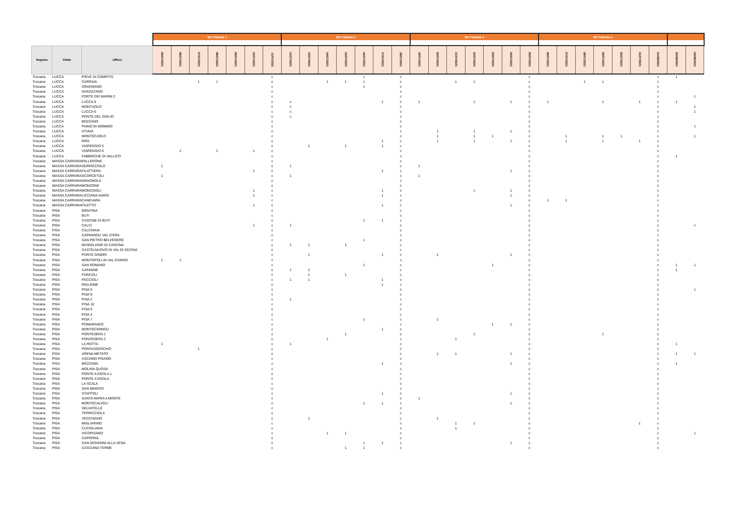| | | | SETTIMANA 1 | | | | | | | SETTIMANA 2 | | | | | | | SETTIMANA 3 | | | | | | | SETTIMANA 4 | | | | | | | | |
| --- | --- | --- | --- | --- | --- | --- | --- | --- | --- | --- | --- | --- | --- | --- | --- | --- | --- | --- | --- | --- | --- | --- | --- | --- | --- | --- | --- | --- | --- | --- | --- | --- |
| Regione | Filiale | Ufficio | 05/07/2021 | 06/07/2021 | 07/07/2021 | 08/07/2021 | 09/07/2021 | 10/07/2021 | 11/07/2021 | 12/07/2021 | 13/07/2021 | 14/07/2021 | 15/07/2021 | 16/07/2021 | 17/07/2021 | 18/07/2021 | 19/07/2021 | 20/07/2021 | 21/07/2021 | 22/07/2021 | 23/07/2021 | 24/07/2021 | 25/07/2021 | 26/07/2021 | 27/07/2021 | 28/07/2021 | 29/07/2021 | 30/07/2021 | 31/07/2021 | 01/08/2021 | 02/08/2021 | 03/08/2021 |
| Toscana | LUCCA | PIEVE DI COMPITO | | | | | | | c | | | | | c | | c | | | | | | | c | | | | | | | c | 1 | |
| Toscana | LUCCA | CARRAIA | | | 1 | 1 | | | c | | | 1 | 1 | c | | c | | | 1 | 1 | | | c | | | 1 | 1 | | | c | | |
| Toscana | LUCCA | GRAGNANO | | | | | | | c | | | | | c | | c | | | | | | | c | | | | | | | c | | |
| Toscana | LUCCA | GHIVIZZANO | | | | | | | c | | | | | | | c | | | | | | | c | | | | | | | c | | |
| Toscana | LUCCA | FORTE DEI MARMI 2 | | | | | | | c | | | | | | | c | | | | | | | c | | | | | | | c | | 1 |
| Toscana | LUCCA | LUCCA 9 | | | | | | | c | c | | | | | 1 | c | 1 | | | 1 | | 1 | c | 1 | | | 1 | | 1 | c | 1 | |
| Toscana | LUCCA | MONTUOLO | | | | | | | c | c | | | | | | c | | | | | | | c | | | | | | | c | | 1 |
| Toscana | LUCCA | LUCCA 6 | | | | | | | c | c | | | | | | c | | | | | | | c | | | | | | | c | | 1 |
| Toscana | LUCCA | PONTE DEL GIGLIO | | | | | | | c | c | | | | | | c | | | | | | | c | | | | | | | c | | |
| Toscana | LUCCA | BOZZANO | | | | | | | c | | | | | | | c | | | | | | | c | | | | | | | c | | |
| Toscana | LUCCA | PIANO DI MOMMIO | | | | | | | c | | | | | | | c | | | | | | | c | | | | | | | c | | 1 |
| Toscana | LUCCA | STIAVA | | | | | | | c | | | | | | | c | | 1 | | 1 | | 1 | c | | | | | | | c | | |
| Toscana | LUCCA | MONTECARLO | | | | | | | c | | | | | | | c | | 1 | | 1 | 1 | | c | | 1 | | 1 | 1 | | c | | 1 |
| Toscana | LUCCA | RIPA | | | | | | | c | | | | | | 1 | c | | 1 | | 1 | | 1 | c | | 1 | | 1 | | 1 | c | | |
| Toscana | LUCCA | VIAREGGIO 5 | | | | | | | c | | 1 | | 1 | | 1 | c | | | | | | | c | | | | | | | c | | |
| Toscana | LUCCA | VIAREGGIO 6 | | 1 | | 1 | | 1 | c | | | | | | | c | | | | | | | c | | | | | | | c | | |
| Toscana | LUCCA | FABBRICHE DI VALLICO | | | | | | | c | | | | | | | c | | | | | | | c | | | | | | | c | 1 | |
| Toscana | MASSA CARRARA | PALLERONE | | | | | | | c | | | | | | | c | | | | | | | c | | | | | | | c | | |
| Toscana | MASSA CARRARA | SERRICCIOLO | 1 | | | | | | c | 1 | | | | | | c | 1 | | | | | | c | | | | | | | c | | |
| Toscana | MASSA CARRARA | FILATTIERA | | | | | | 1 | c | | | | | | 1 | c | | | | | | 1 | c | | | | | | | c | | |
| Toscana | MASSA CARRARA | SCORCETOLI | 1 | | | | | | c | 1 | | | | | | c | 1 | | | | | | c | | | | | | | c | | |
| Toscana | MASSA CARRARA | GRAGNOLA | | | | | | | c | | | | | | | c | | | | | | | c | | | | | | | c | | |
| Toscana | MASSA CARRARA | MONZONE | | | | | | | c | | | | | | | c | | | | | | | c | | | | | | | c | | |
| Toscana | MASSA CARRARA | MONCIGOLI | | | | | | 1 | c | | | | | | 1 | c | | | | c | | 1 | c | | | | | | | c | | |
| Toscana | MASSA CARRARA | LICCIANA NARDI | | | | | | 1 | c | | | | | | 1 | c | | | | | | 1 | c | | | | | | | c | | |
| Toscana | MASSA CARRARA | CANEVARA | | | | | | | c | | | | | | | c | | | | | | | c | 1 | 1 | | | | | c | | |
| Toscana | MASSA CARRARA | FILETTO | | | | | | 1 | c | | | | | | 1 | c | | | | | | 1 | c | | | | | | | c | | |
| Toscana | PISA | BIENTINA | | | | | | | c | | | | | | | c | | | | | | | c | | | | | | | c | | |
| Toscana | PISA | BUTI | | | | | | | c | | | | | | | c | | | | | | | c | | | | | | | c | | |
| Toscana | PISA | CASCINE DI BUTI | | | | | | | c | | | | | 1 | 1 | c | | | | | | | c | | | | | | | c | | |
| Toscana | PISA | CALCI | | | | | | 1 | c | 1 | | | | | | c | | | | | | | c | | | | | | | c | | c |
| Toscana | PISA | CALCINAIA | | | | | | | c | | | | | | | c | | | | | | | c | | | | | | | c | | |
| Toscana | PISA | CAPANNOLI VAL D'ERA | | | | | | | c | | | | | | | c | | | | | | | c | | | | | | | c | | |
| Toscana | PISA | SAN PIETRO BELVEDERE | | | | | | | c | | | | | c | | c | | | | | | | c | | | | | | | c | | |
| Toscana | PISA | MUSIGLIANO DI CASCINA | | | | | | | c | 1 | 1 | | 1 | | | c | | | | | | | c | | | | | | | c | | |
| Toscana | PISA | CASTELNUOVO DI VAL DI CECINA | | | | | | | c | | | | | | | c | | | | | | | c | | | | | | | c | | |
| Toscana | PISA | PONTE GINORI | | | | | | | c | | 1 | | | | 1 | c | | 1 | | | | 1 | c | | | | | | | c | | |
| Toscana | PISA | MONTOPOLI IN VAL D'ARNO | 1 | 1 | | | | | c | | | | | | | c | | | | | | | c | | | | | | | c | | |
| Toscana | PISA | SAN ROMANO | | | | | | | c | | | | | 1 | | c | | | | | 1 | | c | | | | | | | c | 1 | 1 |
| Toscana | PISA | CAPANNE | | | | | | | c | 1 | 1 | | | | | c | | | | | | | c | | | | | | | c | 1 | |
| Toscana | PISA | FORCOLI | | | | | | | c | | 1 | | 1 | | | c | | | | | | | c | | | | | | | c | | |
| Toscana | PISA | PECCIOLI | | | | | | | c | 1 | 1 | | | | 1 | c | | | | | | | c | | | | | | | c | | |
| Toscana | PISA | RIGLIONE | | | | | | | c | | | | | | 1 | c | | | | | | | c | | | | | | | c | | |
| Toscana | PISA | PISA 6 | | | | | | | c | | | | | | | c | | | | | | | c | | | | | | | c | | 1 |
| Toscana | PISA | PISA 9 | | | | | | | c | | | | | | | c | | | | | | | c | | | | | | | c | | |
| Toscana | PISA | PISA 2 | | | | | | | c | 1 | | | | | | c | | | | | | | c | | | | | | | c | | |
| Toscana | PISA | PISA 10 | | | | | | | c | | | | | | | c | | | | | | | c | | | | | | | c | | |
| Toscana | PISA | PISA 5 | | | | | | | c | | | | | | | c | | | | | | | c | | | | | | | c | | |
| Toscana | PISA | PISA 4 | | | | | | | c | | | | | | | c | | | | | | | c | | | | | | | c | | |
| Toscana | PISA | PISA 7 | | | | | | | c | | | | | 1 | | c | | 1 | | | | | c | | | | | | | c | | |
| Toscana | PISA | POMARANCE | | | | | | | c | | | | | | | c | | | | | 1 | 1 | c | | | | | | | c | | |
| Toscana | PISA | MONTECERBOLI | | | | | | | c | | | | | | 1 | c | | | | | | | c | | | | | | | c | | |
| Toscana | PISA | PONTEDERA 1 | | | | | | | c | | | | 1 | | | c | | | | 1 | | | c | | | | 1 | | | c | | |
| Toscana | PISA | PONTEDERA 2 | | | | | | | c | | | 1 | | | | c | | | 1 | | | | c | | | | | | | c | | |
| Toscana | PISA | LA ROTTA | 1 | | | | | | c | 1 | | | | | | c | | | | | | | c | | | | | | | c | 1 | |
| Toscana | PISA | PONTASSERCHIO | | | 1 | | | | c | | | | | | | c | | | | | | | c | | | | | | | c | | |
| Toscana | PISA | ARENA METATO | | | | | | | c | | | | | | | c | | 1 | 1 | | | 1 | c | | | | | | | c | 1 | 1 |
| Toscana | PISA | ASCIANO PISANO | | | | | | | c | | | | | | | c | | | | | | | c | | | | | | | c | | |
| Toscana | PISA | MEZZANA | | | | | | | c | | | | | | 1 | c | | | | | | 1 | c | | | | | | | c | 1 | |
| Toscana | PISA | MOLINA QUOSA | | | | | | | c | | | | | | | c | | | | | | | c | | | | | | | c | | |
| Toscana | PISA | PONTE A EGOLA 1 | | | | | | | c | | | | | | | c | | | | | | | c | | | | | | | c | | |
| Toscana | PISA | PONTE A EGOLA | | | | | | | c | | | | | | | c | | | | | | | c | | | | | | | c | | |
| Toscana | PISA | LA SCALA | | | | | | | c | | | | | | | c | | | | | | | c | | | | | | | c | | |
| Toscana | PISA | SAN MINIATO | | | | | | | c | | | | | | | c | | | | | | | c | | | | | | | c | | |
| Toscana | PISA | STAFFOLI | | | | | | | c | | | | | | 1 | c | | | | | | 1 | c | | | | | | | c | | |
| Toscana | PISA | SANTA MARIA A MONTE | | | | | | | c | | | | | | | c | 1 | | | | | | c | | | | | | | c | | |
| Toscana | PISA | MONTECALVOLI | | | | | | | c | | | | | 1 | 1 | c | | | | | | 1 | c | | | | | | | c | | |
| Toscana | PISA | SELVATELLE | | | | | | | c | | | | | | | c | | | | | | | c | | | | | | | c | | |
| Toscana | PISA | TERRICCIOLA | | | | | | | c | | | | | | | c | | | | | | | c | | | | | | | c | | |
| Toscana | PISA | VECCHIANO | | | | | | | c | | 1 | | | | | c | | 1 | | | | | c | | | | | | | c | | |
| Toscana | PISA | MIGLIARINO | | | | | | | c | | | | | | | c | | | 1 | 1 | | | c | | | | | | 1 | c | | |
| Toscana | PISA | CUCIGLIANA | | | | | | | c | | | | | | | c | | | 1 | | | | c | | | | | | | c | | |
| Toscana | PISA | VICOPISANO | | | | | | | c | | | 1 | 1 | | | c | | | | | | | c | | | | | | | c | | 1 |
| Toscana | PISA | CAPRONA | | | | | | | c | | | | | | | c | | | | | | | c | | | | | | | c | | |
| Toscana | PISA | SAN GIOVANNI ALLA VENA | | | | | | | c | | | | | c | 1 | c | | | | | | 1 | c | | | | | | | c | | |
| Toscana | PISA | CASCIANA TERME | | | | | | | c | | | | 1 | 1 | | c | | | | | | | c | | | | | | | c | | |